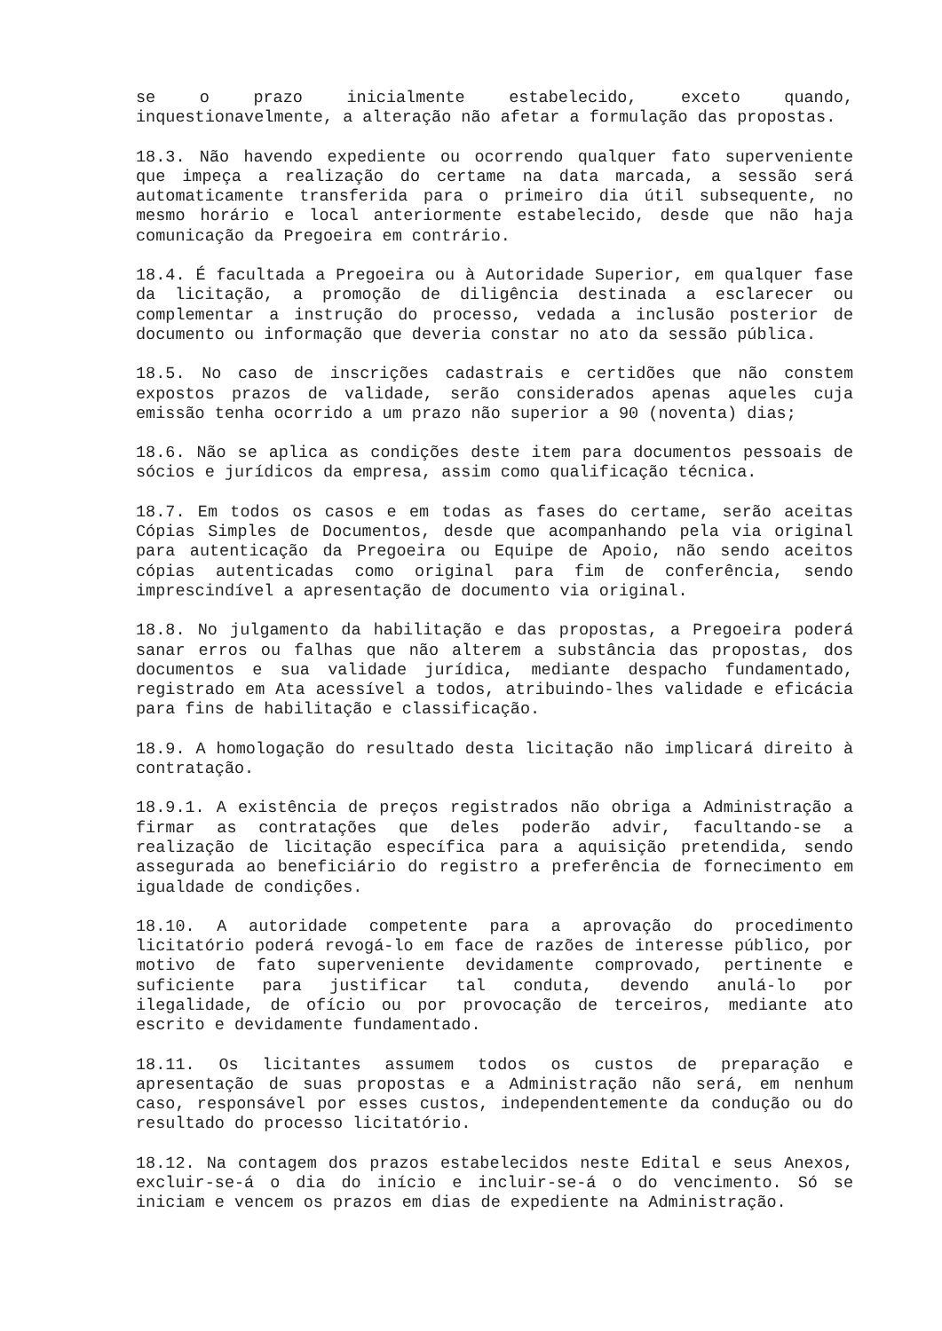se o prazo inicialmente estabelecido, exceto quando, inquestionavelmente, a alteração não afetar a formulação das propostas.
18.3. Não havendo expediente ou ocorrendo qualquer fato superveniente que impeça a realização do certame na data marcada, a sessão será automaticamente transferida para o primeiro dia útil subsequente, no mesmo horário e local anteriormente estabelecido, desde que não haja comunicação da Pregoeira em contrário.
18.4. É facultada a Pregoeira ou à Autoridade Superior, em qualquer fase da licitação, a promoção de diligência destinada a esclarecer ou complementar a instrução do processo, vedada a inclusão posterior de documento ou informação que deveria constar no ato da sessão pública.
18.5. No caso de inscrições cadastrais e certidões que não constem expostos prazos de validade, serão considerados apenas aqueles cuja emissão tenha ocorrido a um prazo não superior a 90 (noventa) dias;
18.6. Não se aplica as condições deste item para documentos pessoais de sócios e jurídicos da empresa, assim como qualificação técnica.
18.7. Em todos os casos e em todas as fases do certame, serão aceitas Cópias Simples de Documentos, desde que acompanhando pela via original para autenticação da Pregoeira ou Equipe de Apoio, não sendo aceitos cópias autenticadas como original para fim de conferência, sendo imprescindível a apresentação de documento via original.
18.8. No julgamento da habilitação e das propostas, a Pregoeira poderá sanar erros ou falhas que não alterem a substância das propostas, dos documentos e sua validade jurídica, mediante despacho fundamentado, registrado em Ata acessível a todos, atribuindo-lhes validade e eficácia para fins de habilitação e classificação.
18.9. A homologação do resultado desta licitação não implicará direito à contratação.
18.9.1. A existência de preços registrados não obriga a Administração a firmar as contratações que deles poderão advir, facultando-se a realização de licitação específica para a aquisição pretendida, sendo assegurada ao beneficiário do registro a preferência de fornecimento em igualdade de condições.
18.10. A autoridade competente para a aprovação do procedimento licitatório poderá revogá-lo em face de razões de interesse público, por motivo de fato superveniente devidamente comprovado, pertinente e suficiente para justificar tal conduta, devendo anulá-lo por ilegalidade, de ofício ou por provocação de terceiros, mediante ato escrito e devidamente fundamentado.
18.11. Os licitantes assumem todos os custos de preparação e apresentação de suas propostas e a Administração não será, em nenhum caso, responsável por esses custos, independentemente da condução ou do resultado do processo licitatório.
18.12. Na contagem dos prazos estabelecidos neste Edital e seus Anexos, excluir-se-á o dia do início e incluir-se-á o do vencimento. Só se iniciam e vencem os prazos em dias de expediente na Administração.